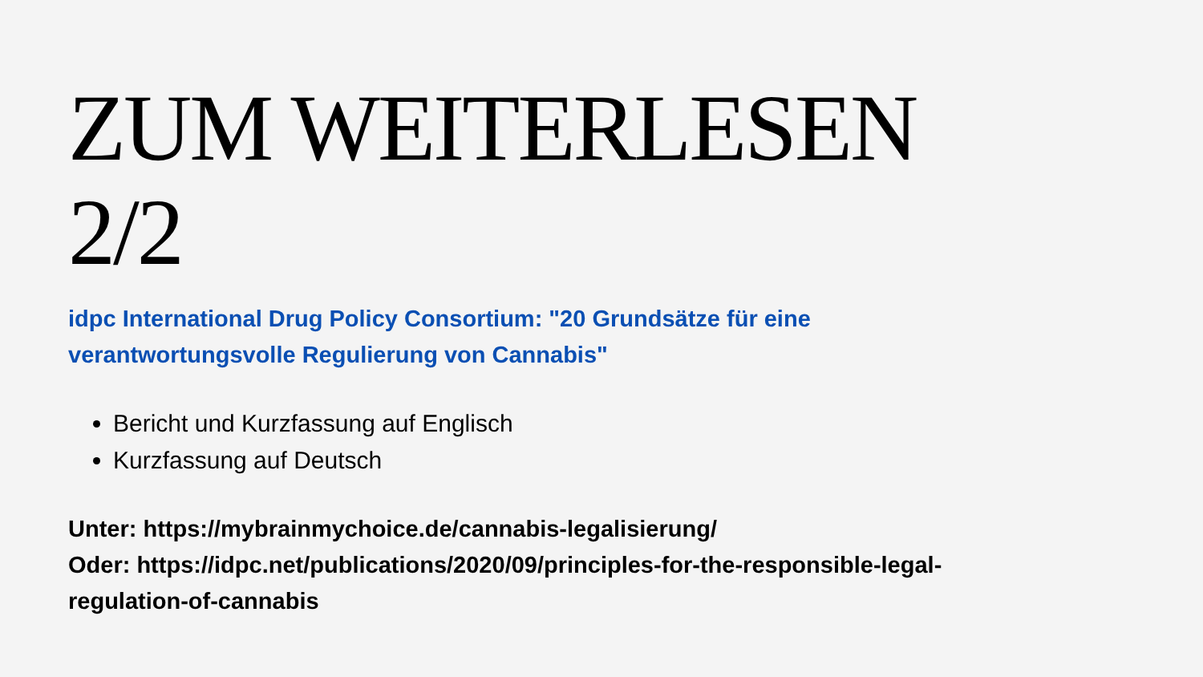ZUM WEITERLESEN 2/2
idpc International Drug Policy Consortium: "20 Grundsätze für eine verantwortungsvolle Regulierung von Cannabis"
Bericht und Kurzfassung auf Englisch
Kurzfassung auf Deutsch
Unter: https://mybrainmychoice.de/cannabis-legalisierung/
Oder: https://idpc.net/publications/2020/09/principles-for-the-responsible-legal-regulation-of-cannabis